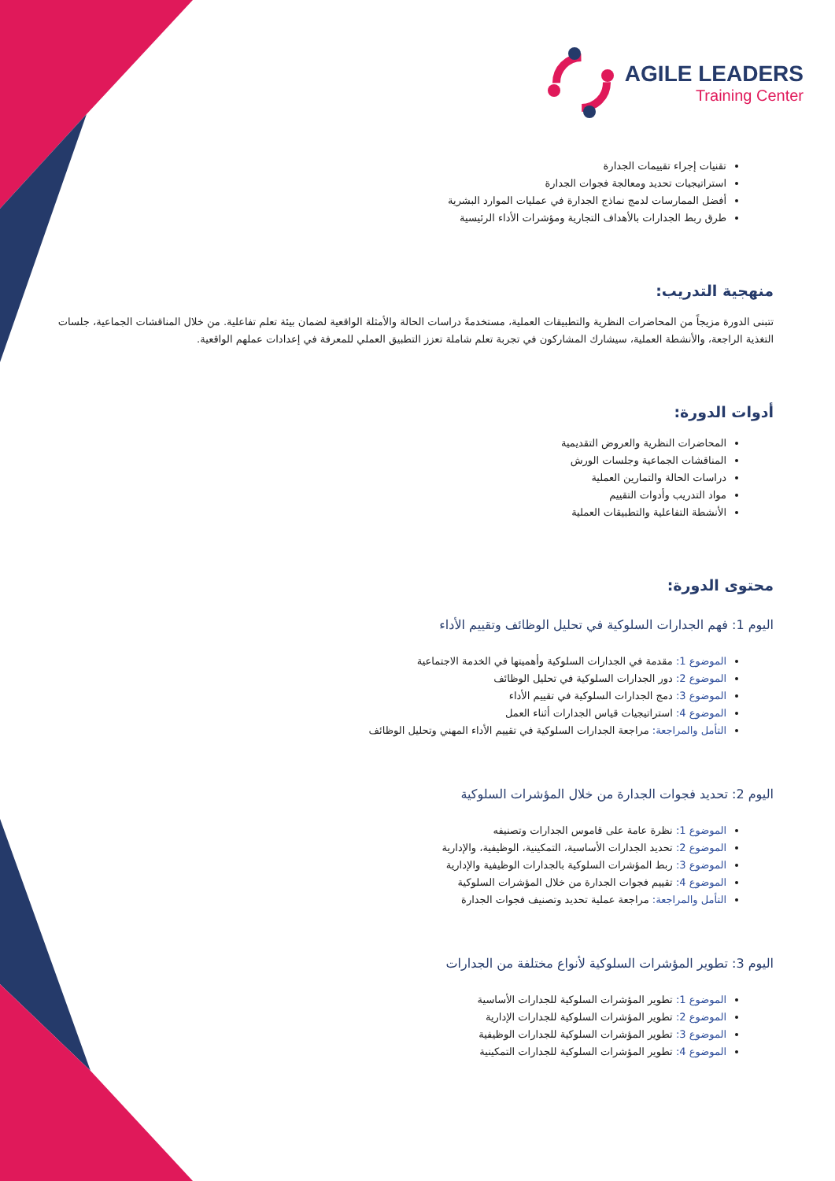AGILE LEADERS
Training Center
تقنيات إجراء تقييمات الجدارة
استراتيجيات تحديد ومعالجة فجوات الجدارة
أفضل الممارسات لدمج نماذج الجدارة في عمليات الموارد البشرية
طرق ربط الجدارات بالأهداف التجارية ومؤشرات الأداء الرئيسية
منهجية التدريب:
تتبنى الدورة مزيجاً من المحاضرات النظرية والتطبيقات العملية، مستخدمةً دراسات الحالة والأمثلة الواقعية لضمان بيئة تعلم تفاعلية. من خلال المناقشات الجماعية، جلسات التغذية الراجعة، والأنشطة العملية، سيشارك المشاركون في تجربة تعلم شاملة تعزز التطبيق العملي للمعرفة في إعدادات عملهم الواقعية.
أدوات الدورة:
المحاضرات النظرية والعروض التقديمية
المناقشات الجماعية وجلسات الورش
دراسات الحالة والتمارين العملية
مواد التدريب وأدوات التقييم
الأنشطة التفاعلية والتطبيقات العملية
محتوى الدورة:
اليوم 1: فهم الجدارات السلوكية في تحليل الوظائف وتقييم الأداء
الموضوع 1: مقدمة في الجدارات السلوكية وأهميتها في الخدمة الاجتماعية
الموضوع 2: دور الجدارات السلوكية في تحليل الوظائف
الموضوع 3: دمج الجدارات السلوكية في تقييم الأداء
الموضوع 4: استراتيجيات قياس الجدارات أثناء العمل
التأمل والمراجعة: مراجعة الجدارات السلوكية في تقييم الأداء المهني وتحليل الوظائف
اليوم 2: تحديد فجوات الجدارة من خلال المؤشرات السلوكية
الموضوع 1: نظرة عامة على قاموس الجدارات وتصنيفه
الموضوع 2: تحديد الجدارات الأساسية، التمكينية، الوظيفية، والإدارية
الموضوع 3: ربط المؤشرات السلوكية بالجدارات الوظيفية والإدارية
الموضوع 4: تقييم فجوات الجدارة من خلال المؤشرات السلوكية
التأمل والمراجعة: مراجعة عملية تحديد وتصنيف فجوات الجدارة
اليوم 3: تطوير المؤشرات السلوكية لأنواع مختلفة من الجدارات
الموضوع 1: تطوير المؤشرات السلوكية للجدارات الأساسية
الموضوع 2: تطوير المؤشرات السلوكية للجدارات الإدارية
الموضوع 3: تطوير المؤشرات السلوكية للجدارات الوظيفية
الموضوع 4: تطوير المؤشرات السلوكية للجدارات التمكينية